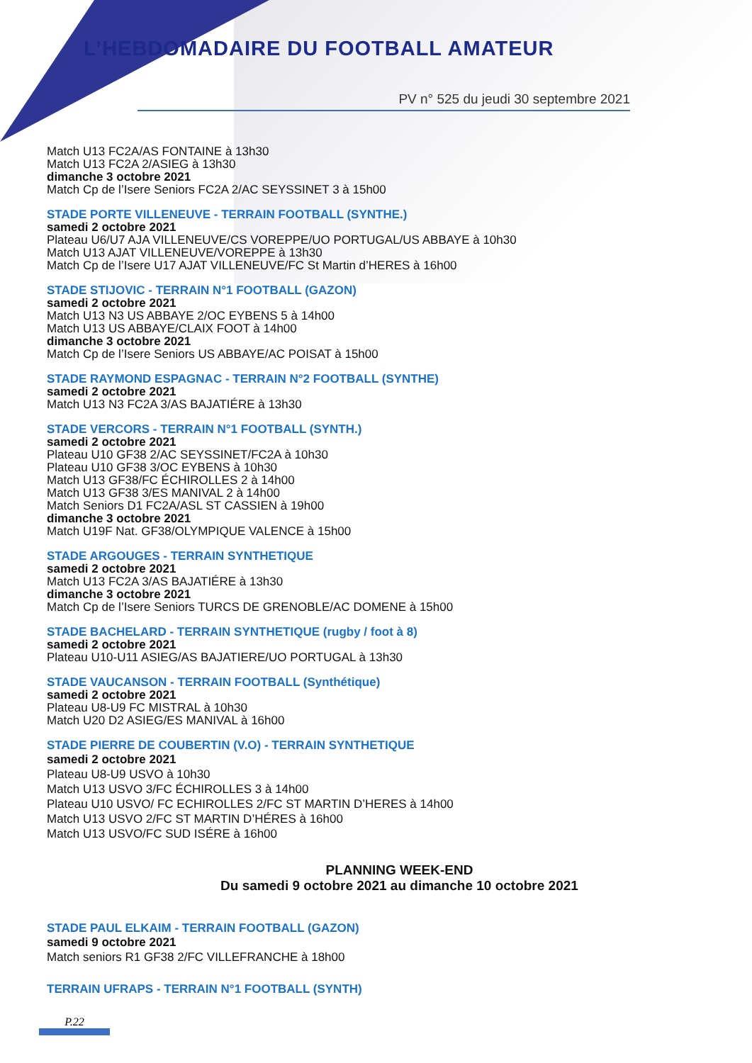L’HEBDOMADAIRE DU FOOTBALL AMATEUR
PV n° 525 du jeudi 30 septembre 2021
Match U13 FC2A/AS FONTAINE à 13h30
Match U13 FC2A 2/ASIEG à 13h30
dimanche 3 octobre 2021
Match Cp de l’Isere Seniors FC2A 2/AC SEYSSINET 3 à 15h00
STADE PORTE VILLENEUVE - TERRAIN FOOTBALL (SYNTHE.)
samedi 2 octobre 2021
Plateau U6/U7 AJA VILLENEUVE/CS VOREPPE/UO PORTUGAL/US ABBAYE à 10h30
Match U13 AJAT VILLENEUVE/VOREPPE à 13h30
Match Cp de l’Isere U17 AJAT VILLENEUVE/FC St Martin d’HERES à 16h00
STADE STIJOVIC - TERRAIN N°1 FOOTBALL (GAZON)
samedi 2 octobre 2021
Match U13 N3 US ABBAYE 2/OC EYBENS 5 à 14h00
Match U13 US ABBAYE/CLAIX FOOT à 14h00
dimanche 3 octobre 2021
Match Cp de l’Isere Seniors US ABBAYE/AC POISAT à 15h00
STADE RAYMOND ESPAGNAC - TERRAIN N°2 FOOTBALL (SYNTHE)
samedi 2 octobre 2021
Match U13 N3 FC2A 3/AS BAJATIÉRE à 13h30
STADE VERCORS - TERRAIN N°1 FOOTBALL (SYNTH.)
samedi 2 octobre 2021
Plateau U10 GF38 2/AC SEYSSINET/FC2A à 10h30
Plateau U10 GF38 3/OC EYBENS à 10h30
Match U13 GF38/FC ÉCHIROLLES 2 à 14h00
Match U13 GF38 3/ES MANIVAL 2 à 14h00
Match Seniors D1 FC2A/ASL ST CASSIEN à 19h00
dimanche 3 octobre 2021
Match U19F Nat. GF38/OLYMPIQUE VALENCE à 15h00
STADE ARGOUGES - TERRAIN SYNTHETIQUE
samedi 2 octobre 2021
Match U13 FC2A 3/AS BAJATIÉRE à 13h30
dimanche 3 octobre 2021
Match Cp de l’Isere Seniors TURCS DE GRENOBLE/AC DOMENE à 15h00
STADE BACHELARD - TERRAIN SYNTHETIQUE (rugby / foot à 8)
samedi 2 octobre 2021
Plateau U10-U11 ASIEG/AS BAJATIERE/UO PORTUGAL à 13h30
STADE VAUCANSON - TERRAIN FOOTBALL (Synthétique)
samedi 2 octobre 2021
Plateau U8-U9 FC MISTRAL à 10h30
Match U20 D2 ASIEG/ES MANIVAL à 16h00
STADE PIERRE DE COUBERTIN (V.O) - TERRAIN SYNTHETIQUE
samedi 2 octobre 2021
Plateau U8-U9 USVO à 10h30
Match U13 USVO 3/FC ÉCHIROLLES 3 à 14h00
Plateau U10 USVO/ FC ECHIROLLES 2/FC ST MARTIN D’HERES à 14h00
Match U13 USVO 2/FC ST MARTIN D’HÉRES à 16h00
Match U13 USVO/FC SUD ISÉRE à 16h00
PLANNING WEEK-END
Du samedi 9 octobre 2021 au dimanche 10 octobre 2021
STADE PAUL ELKAIM - TERRAIN FOOTBALL (GAZON)
samedi 9 octobre 2021
Match seniors R1 GF38 2/FC VILLEFRANCHE à 18h00
TERRAIN UFRAPS - TERRAIN N°1 FOOTBALL (SYNTH)
P.22